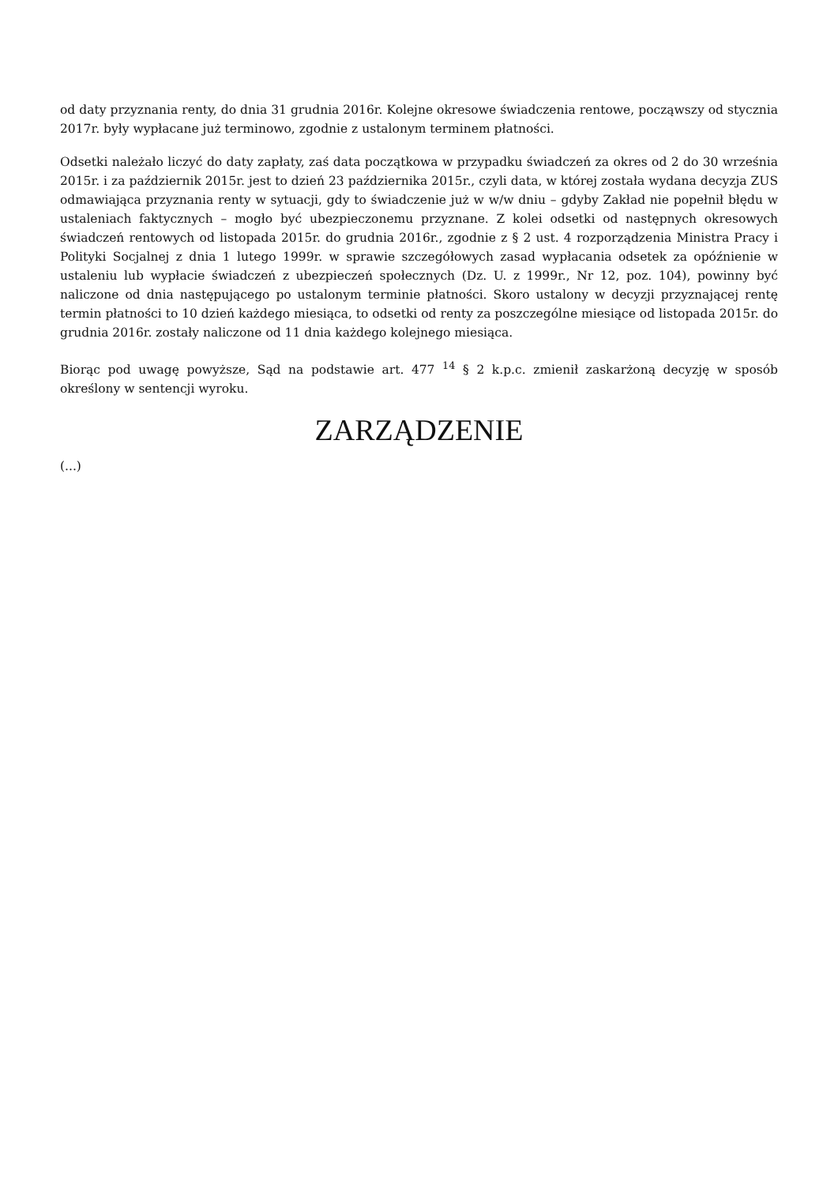od daty przyznania renty, do dnia 31 grudnia 2016r. Kolejne okresowe świadczenia rentowe, począwszy od stycznia 2017r. były wypłacane już terminowo, zgodnie z ustalonym terminem płatności.
Odsetki należało liczyć do daty zapłaty, zaś data początkowa w przypadku świadczeń za okres od 2 do 30 września 2015r. i za październik 2015r. jest to dzień 23 października 2015r., czyli data, w której została wydana decyzja ZUS odmawiająca przyznania renty w sytuacji, gdy to świadczenie już w w/w dniu – gdyby Zakład nie popełnił błędu w ustaleniach faktycznych – mogło być ubezpieczonemu przyznane. Z kolei odsetki od następnych okresowych świadczeń rentowych od listopada 2015r. do grudnia 2016r., zgodnie z § 2 ust. 4 rozporządzenia Ministra Pracy i Polityki Socjalnej z dnia 1 lutego 1999r. w sprawie szczegółowych zasad wypłacania odsetek za opóźnienie w ustaleniu lub wypłacie świadczeń z ubezpieczeń społecznych (Dz. U. z 1999r., Nr 12, poz. 104), powinny być naliczone od dnia następującego po ustalonym terminie płatności. Skoro ustalony w decyzji przyznającej rentę termin płatności to 10 dzień każdego miesiąca, to odsetki od renty za poszczególne miesiące od listopada 2015r. do grudnia 2016r. zostały naliczone od 11 dnia każdego kolejnego miesiąca.
Biorąc pod uwagę powyższe, Sąd na podstawie art. 477 <sup>14</sup> § 2 k.p.c. zmienił zaskarżoną decyzję w sposób określony w sentencji wyroku.
ZARZĄDZENIE
(...)